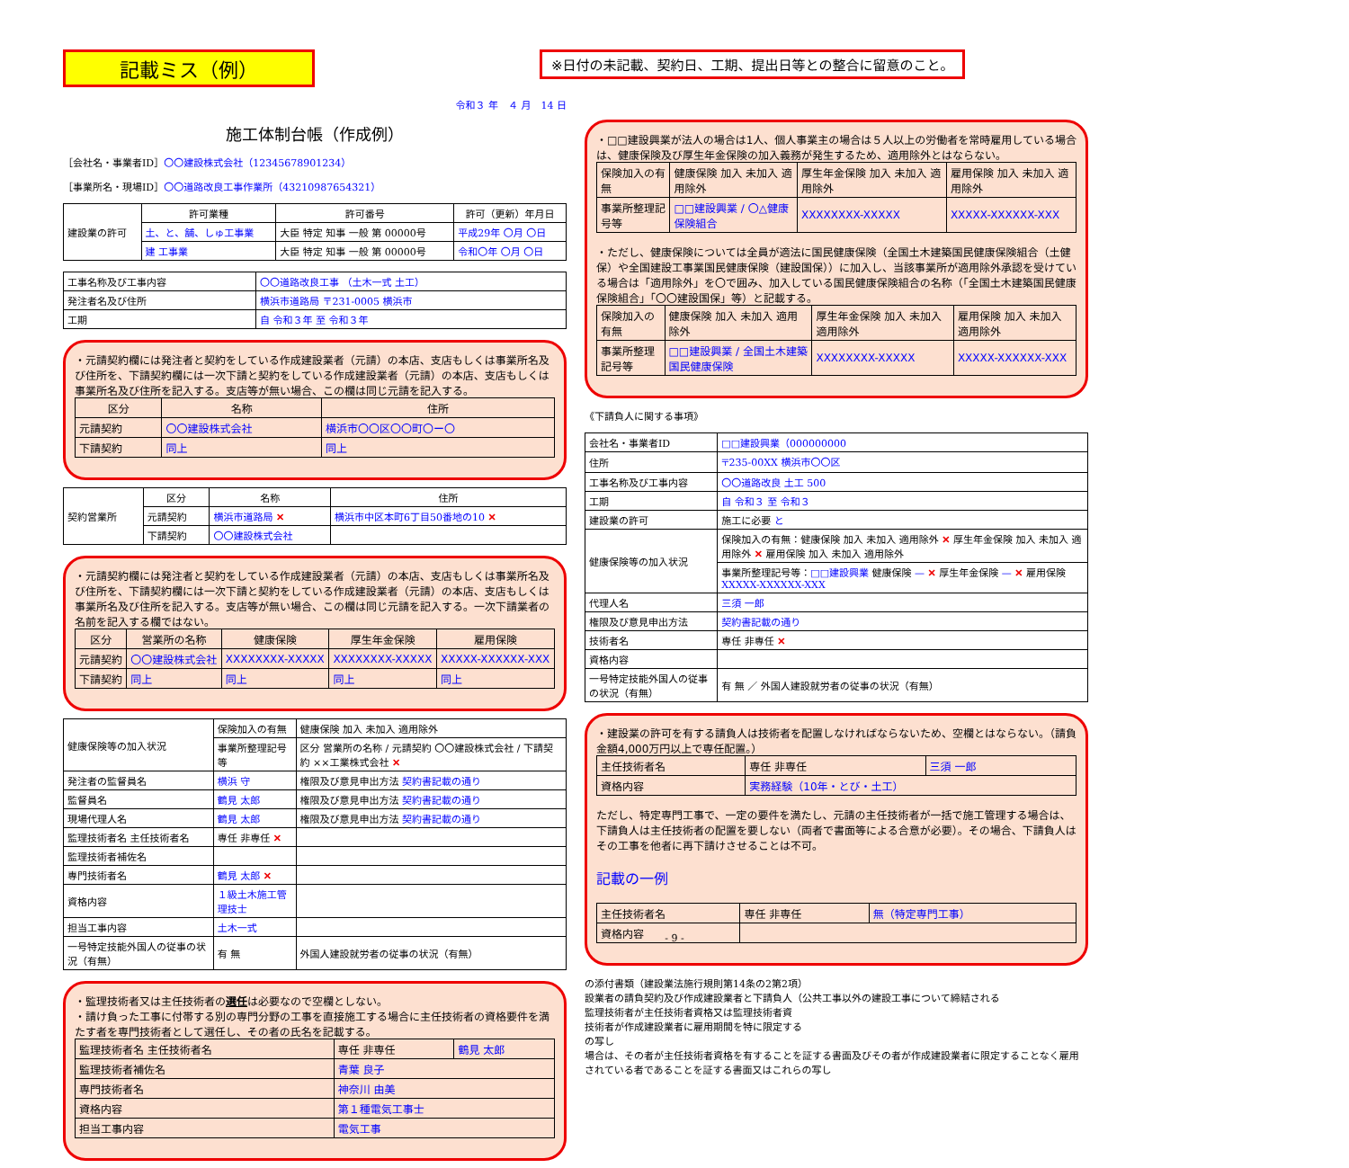※日付の未記載、契約日、工期、提出日等との整合に留意のこと。
記載ミス（例）
令和３ 年　４ 月　14 日
施工体制台帳（作成例）
［会社名・事業者ID］〇〇建設株式会社（12345678901234）
［事業所名・現場ID］〇〇道路改良工事作業所（43210987654321）
| 建設業の許可 | 許可業種 | 許可番号 | 許可（更新）年月日 |
| | 土、と、舗、しゅ工事業 | 大臣 特定 知事 一般 第 00000号 | 平成29年 〇月 〇日 |
| | 建 工事業 | 大臣 特定 知事 一般 第 00000号 | 令和〇年 〇月 〇日 |
| 工事名称及び工事内容 | 〇〇道路改良工事 （土木一式 土工） |
| 発注者名及び住所 | 横浜市道路局 〒231-0005 横浜市 |
| 工期 | 自 令和３年 至 令和３年 |
・元請契約欄には発注者と契約をしている作成建設業者（元請）の本店、支店もしくは事業所名及び住所を、下請契約欄には一次下請と契約をしている作成建設業者（元請）の本店、支店もしくは事業所名及び住所を記入する。支店等が無い場合、この欄は同じ元請を記入する。
| 区分 | 名称 | 住所 |
| --- | --- | --- |
| 元請契約 | 〇〇建設株式会社 | 横浜市〇〇区〇〇町〇ー〇 |
| 下請契約 | 同上 | 同上 |
| 契約営業所 | 区分 | 名称 | 住所 |
| | 元請契約 | 横浜市道路局 ✕ | 横浜市中区本町6丁目50番地の10 ✕ |
| | 下請契約 | 〇〇建設株式会社 | |
・元請契約欄には発注者と契約をしている作成建設業者（元請）の本店、支店もしくは事業所名及び住所を、下請契約欄には一次下請と契約をしている作成建設業者（元請）の本店、支店もしくは事業所名及び住所を記入する。支店等が無い場合、この欄は同じ元請を記入する。一次下請業者の名前を記入する欄ではない。
| 区分 | 営業所の名称 | 健康保険 | 厚生年金保険 | 雇用保険 |
| --- | --- | --- | --- | --- |
| 元請契約 | 〇〇建設株式会社 | XXXXXXXX-XXXXX | XXXXXXXX-XXXXX | XXXXX-XXXXXX-XXX |
| 下請契約 | 同上 | 同上 | 同上 | 同上 |
| 健康保険等の加入状況 | 保険加入の有無 | 健康保険 加入 未加入 適用除外 |
| | 事業所整理記号等 | 区分 営業所の名称 / 元請契約 〇〇建設株式会社 / 下請契約 ××工業株式会社 ✕ |
| 発注者の監督員名 | 横浜 守 | 権限及び意見申出方法 契約書記載の通り |
| 監督員名 | 鶴見 太郎 | 権限及び意見申出方法 契約書記載の通り |
| 現場代理人名 | 鶴見 太郎 | 権限及び意見申出方法 契約書記載の通り |
| 監理技術者名 主任技術者名 | 専任 非専任 ✕ | |
| 監理技術者補佐名 | | |
| 専門技術者名 | 鶴見 太郎 ✕ | |
| 資格内容 | １級土木施工管理技士 | |
| 担当工事内容 | 土木一式 | |
| 一号特定技能外国人の従事の状況（有無） | 有 無 | 外国人建設就労者の従事の状況（有無） |
・監理技術者又は主任技術者の選任は必要なので空欄としない。
・請け負った工事に付帯する別の専門分野の工事を直接施工する場合に主任技術者の資格要件を満たす者を専門技術者として選任し、その者の氏名を記載する。
| 監理技術者名 主任技術者名 | 専任 非専任 | 鶴見 太郎 |
| 監理技術者補佐名 | 青葉 良子 | |
| 専門技術者名 | 神奈川 由美 | |
| 資格内容 | 第１種電気工事士 | |
| 担当工事内容 | 電気工事 | |
・□□建設興業が法人の場合は1人、個人事業主の場合は５人以上の労働者を常時雇用している場合は、健康保険及び厚生年金保険の加入義務が発生するため、適用除外とはならない。
| 保険加入の有無 | 健康保険 加入 未加入 適用除外 | 厚生年金保険 加入 未加入 適用除外 | 雇用保険 加入 未加入 適用除外 |
| 事業所整理記号等 | □□建設興業 / 〇△健康保険組合 | XXXXXXXX-XXXXX | XXXXX-XXXXXX-XXX |
・ただし、健康保険については全員が適法に国民健康保険（全国土木建築国民健康保険組合（土健保）や全国建設工事業国民健康保険（建設国保））に加入し、当該事業所が適用除外承認を受けている場合は「適用除外」を〇で囲み、加入している国民健康保険組合の名称（「全国土木建築国民健康保険組合」「〇〇建設国保」等）と記載する。
| 保険加入の有無 | 健康保険 加入 未加入 適用除外 | 厚生年金保険 加入 未加入 適用除外 | 雇用保険 加入 未加入 適用除外 |
| 事業所整理記号等 | □□建設興業 / 全国土木建築国民健康保険 | XXXXXXXX-XXXXX | XXXXX-XXXXXX-XXX |
《下請負人に関する事項》
| 会社名・事業者ID | □□建設興業（000000000 |
| 住所 | 〒235-00XX 横浜市〇〇区 |
| 工事名称及び工事内容 | 〇〇道路改良 土工 500 |
| 工期 | 自 令和３ 至 令和３ |
| 建設業の許可 | 施工に必要 と |
| 健康保険等の加入状況 | 保険加入の有無：健康保険 加入 未加入 適用除外 ✕ 厚生年金保険 加入 未加入 適用除外 ✕ 雇用保険 加入 未加入 適用除外 |
| | 事業所整理記号等： □□建設興業 健康保険 — ✕ 厚生年金保険 — ✕ 雇用保険 XXXXX-XXXXXX-XXX |
| 代理人名 | 三須 一郎 |
| 権限及び意見申出方法 | 契約書記載の通り |
| 技術者名 | 専任 非専任 ✕ |
| 資格内容 | |
| 一号特定技能外国人の従事の状況（有無） | 有 無 ／ 外国人建設就労者の従事の状況（有無） |
・建設業の許可を有する請負人は技術者を配置しなければならないため、空欄とはならない。（請負金額4,000万円以上で専任配置。）
| 主任技術者名 | 専任 非専任 | 三須 一郎 |
| 資格内容 | 実務経験（10年・とび・土工） | |
ただし、特定専門工事で、一定の要件を満たし、元請の主任技術者が一括で施工管理する場合は、下請負人は主任技術者の配置を要しない（両者で書面等による合意が必要）。その場合、下請負人はその工事を他者に再下請けさせることは不可。
記載の一例
| 主任技術者名 | 専任 非専任 | 無（特定専門工事） |
| 資格内容 | | |
の添付書類（建設業法施行規則第14条の2第2項）
設業者の請負契約及び作成建設業者と下請負人（公共工事以外の建設工事について締結される
監理技術者が主任技術者資格又は監理技術者資
技術者が作成建設業者に雇用期間を特に限定する
の写し
場合は、その者が主任技術者資格を有することを証する書面及びその者が作成建設業者に限定することなく雇用されている者であることを証する書面又はこれらの写し
- 9 -